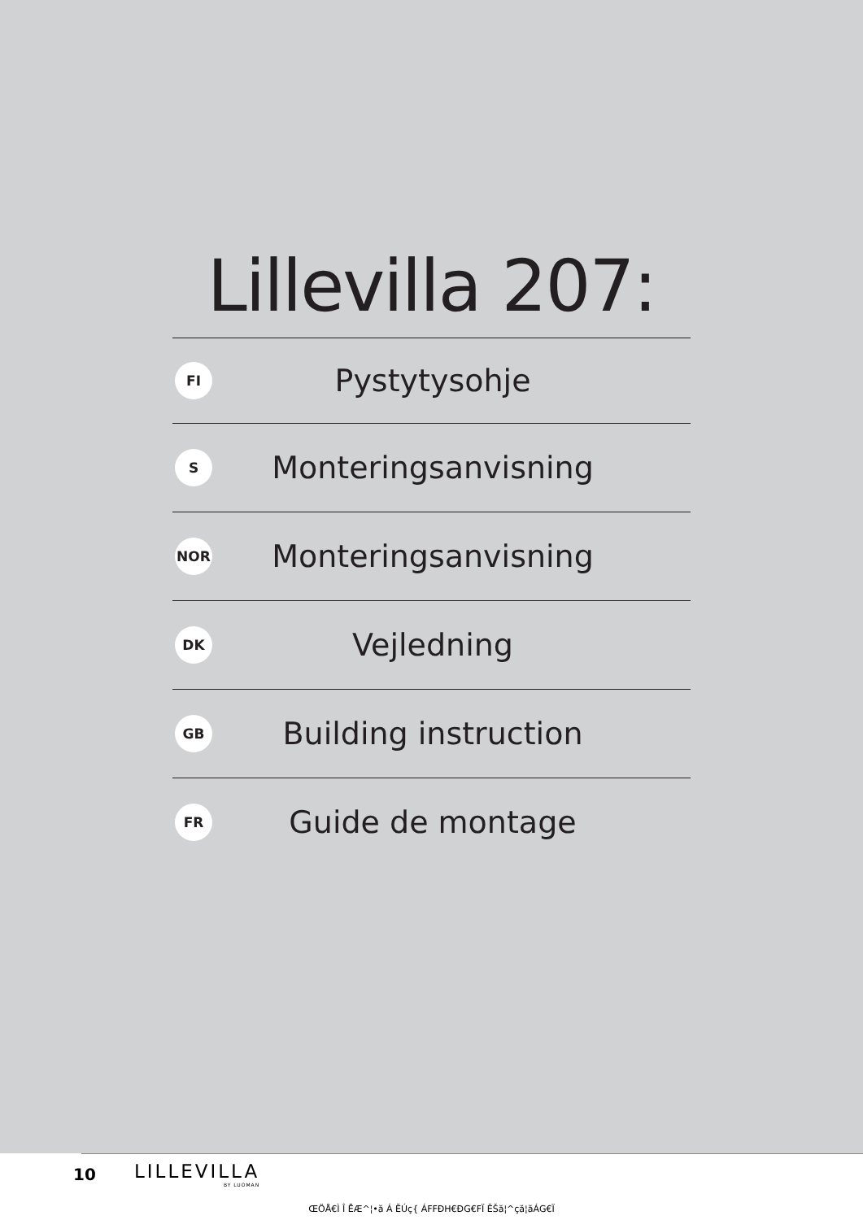Lillevilla 207:
FI
Pystytysohje
S
Monteringsanvisning
NOR
Monteringsanvisning
DK
Vejledning
GB
Building instruction
FR
Guide de montage
10
LILLEVILLA
BY LUOMAN
ŒÖÅ€Ì Î ĒÆ^¦•ă Á ĔÚç{ ÁFFĐH€ĐG€FÏ ĔŠă¦^çă¦ăÁG€Ï